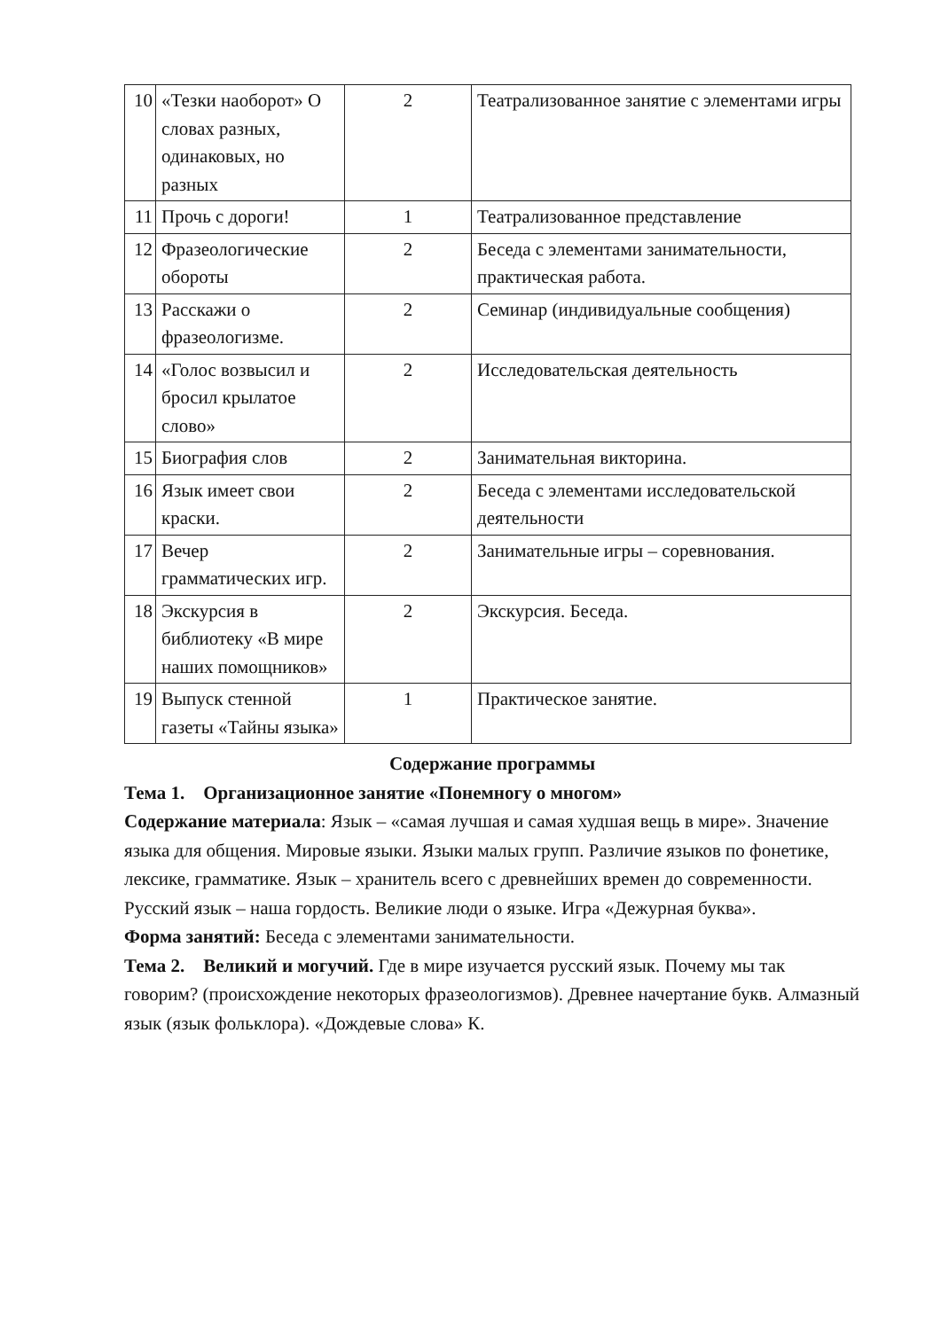| 10 | «Тезки наоборот» О словах разных, одинаковых, но разных | 2 | Театрализованное занятие с элементами игры |
| 11 | Прочь с дороги! | 1 | Театрализованное представление |
| 12 | Фразеологические обороты | 2 | Беседа с элементами занимательности, практическая работа. |
| 13 | Расскажи о фразеологизме. | 2 | Семинар (индивидуальные сообщения) |
| 14 | «Голос возвысил и бросил крылатое слово» | 2 | Исследовательская деятельность |
| 15 | Биография слов | 2 | Занимательная викторина. |
| 16 | Язык имеет свои краски. | 2 | Беседа с элементами исследовательской деятельности |
| 17 | Вечер грамматических игр. | 2 | Занимательные игры – соревнования. |
| 18 | Экскурсия в библиотеку «В мире наших помощников» | 2 | Экскурсия. Беседа. |
| 19 | Выпуск стенной газеты «Тайны языка» | 1 | Практическое занятие. |
Содержание программы
Тема 1. Организационное занятие «Понемногу о многом»
Содержание материала: Язык – «самая лучшая и самая худшая вещь в мире». Значение языка для общения. Мировые языки. Языки малых групп. Различие языков по фонетике, лексике, грамматике. Язык – хранитель всего с древнейших времен до современности. Русский язык – наша гордость. Великие люди о языке. Игра «Дежурная буква».
Форма занятий: Беседа с элементами занимательности.
Тема 2. Великий и могучий. Где в мире изучается русский язык. Почему мы так говорим? (происхождение некоторых фразеологизмов). Древнее начертание букв. Алмазный язык (язык фольклора). «Дождевые слова» К.